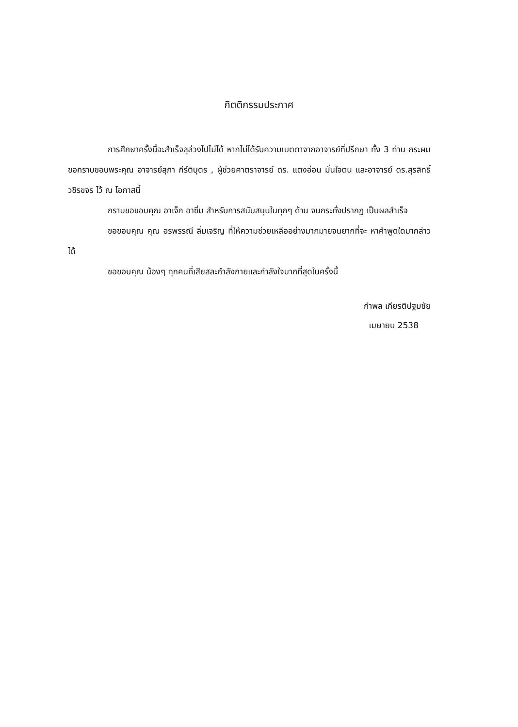กิตติกรรมประกาศ
การศึกษาครั้งนี้จะสำเร็จลุล่วงไปไม่ได้ หากไม่ได้รับความเมตตาจากอาจารย์ที่ปรึกษา ทั้ง 3 ท่าน กระผมขอกราบขอบพระคุณ อาจารย์สุภา กีร์ติบุตร , ผู้ช่วยศาตราจารย์ ดร. แตงอ่อน มั่นใจตน และอาจารย์ ดร.สุรสิทธิ์ วชิรขจร ไว้ ณ โอกาสนี้
กราบขอขอบคุณ อาเจ็ก อาซิ่ม สำหรับการสนับสนุนในทุกๆ ด้าน จนกระทั่งปรากฏ เป็นผลสำเร็จ
ขอขอบคุณ คุณ อรพรรณี ลิ่มเจริญ ที่ให้ความช่วยเหลืออย่างมากมายจนยากที่จะ หาคำพูดใดมากล่าวได้
ขอขอบคุณ น้องๆ ทุกคนที่เสียสละกำลังกายและกำลังใจมากที่สุดในครั้งนี้
กำพล เกียรติปฐมชัย
เมษายน 2538